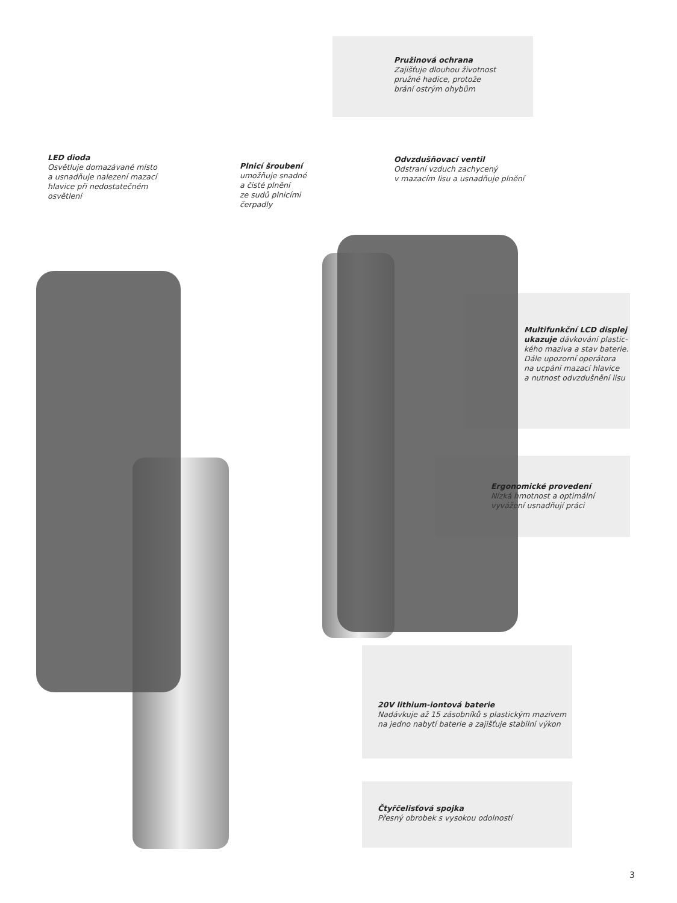Pružinová ochrana
Zajišťuje dlouhou životnost
pružné hadice, protože
brání ostrým ohybům
LED dioda
Osvětluje domazávané místo
a usnadňuje nalezení mazací
hlavice při nedostatečném
osvětlení
Plnicí šroubení
umožňuje snadné
a čisté plnění
ze sudů plnicími
čerpadly
Odvzdušňovací ventil
Odstraní vzduch zachycený
v mazacím lisu a usnadňuje plnění
Multifunkční LCD displej
ukazuje dávkování plastic-
kého maziva a stav baterie.
Dále upozorní operátora
na ucpání mazací hlavice
a nutnost odvzdušnění lisu
Ergonomické provedení
Nízká hmotnost a optimální
vyvážení usnadňují práci
20V lithium-iontová baterie
Nadávkuje až 15 zásobníků s plastickým mazivem
na jedno nabytí baterie a zajišťuje stabilní výkon
Čtyřčelisťová spojka
Přesný obrobek s vysokou odolností
3